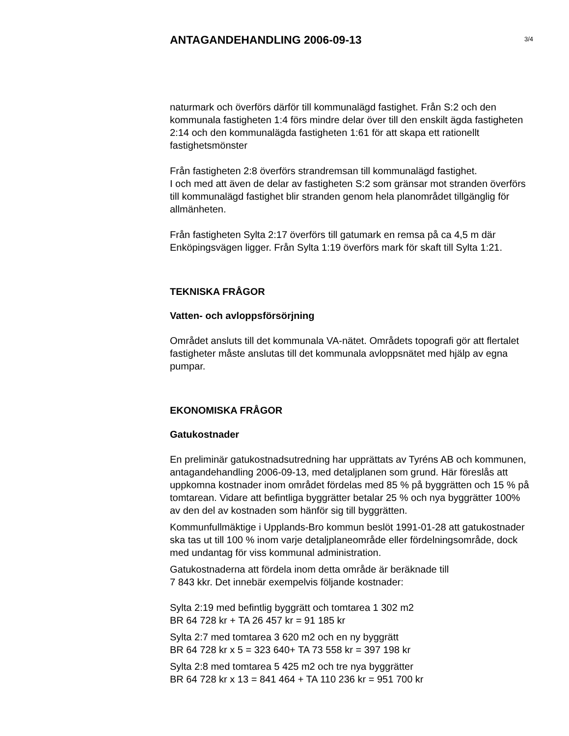ANTAGANDEHANDLING 2006-09-13
3/4
naturmark och överförs därför till kommunalägd fastighet. Från S:2 och den kommunala fastigheten 1:4 förs mindre delar över till den enskilt ägda fastigheten 2:14 och den kommunalägda fastigheten 1:61 för att skapa ett rationellt fastighetsmönster
Från fastigheten 2:8 överförs strandremsan till kommunalägd fastighet.
I och med att även de delar av fastigheten S:2 som gränsar mot stranden överförs till kommunalägd fastighet blir stranden genom hela planområdet tillgänglig för allmänheten.
Från fastigheten Sylta 2:17 överförs till gatumark en remsa på ca 4,5 m där Enköpingsvägen ligger. Från Sylta 1:19 överförs mark för skaft till Sylta 1:21.
TEKNISKA FRÅGOR
Vatten- och avloppsförsörjning
Området ansluts till det kommunala VA-nätet. Områdets topografi gör att flertalet fastigheter måste anslutas till det kommunala avloppsnätet med hjälp av egna pumpar.
EKONOMISKA FRÅGOR
Gatukostnader
En preliminär gatukostnadsutredning har upprättats av Tyréns AB och kommunen, antagandehandling 2006-09-13, med detaljplanen som grund. Här föreslås att uppkomna kostnader inom området fördelas med 85 % på byggrätten och 15 % på tomtarean. Vidare att befintliga byggrätter betalar 25 % och nya byggrätter 100% av den del av kostnaden som hänför sig till byggrätten.
Kommunfullmäktige i Upplands-Bro kommun beslöt 1991-01-28 att gatukostnader ska tas ut till 100 % inom varje detaljplaneområde eller fördelningsområde, dock med undantag för viss kommunal administration.
Gatukostnaderna att fördela inom detta område är beräknade till
7 843 kkr. Det innebär exempelvis följande kostnader:
Sylta 2:19 med befintlig byggrätt och tomtarea 1 302 m2
BR 64 728 kr + TA 26 457 kr = 91 185 kr
Sylta 2:7 med tomtarea 3 620 m2 och en ny byggrätt
BR 64 728 kr x 5 = 323 640+ TA 73 558 kr = 397 198 kr
Sylta 2:8 med tomtarea 5 425 m2 och tre nya byggrätter
BR 64 728 kr x 13 = 841 464 + TA 110 236 kr = 951 700 kr